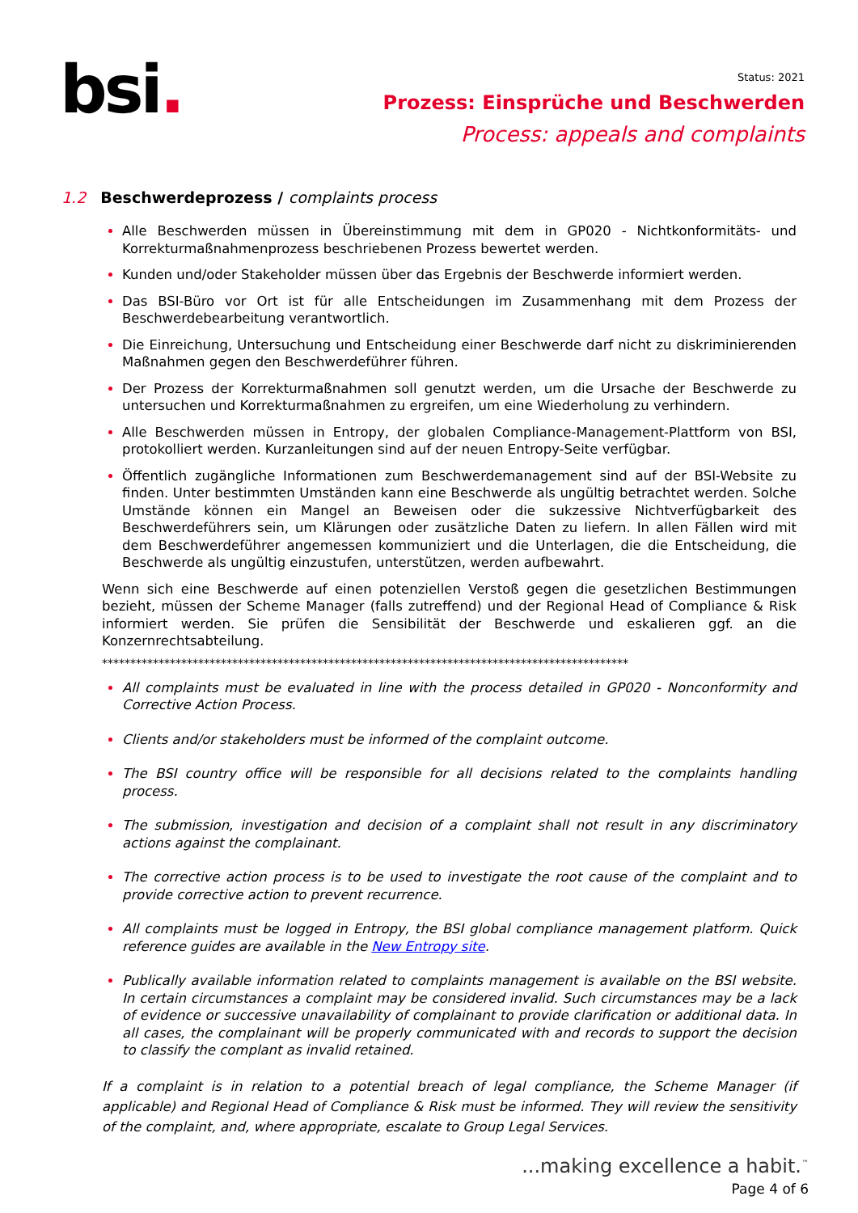bsi.
Status: 2021
Prozess: Einsprüche und Beschwerden
Process: appeals and complaints
1.2 Beschwerdeprozess / complaints process
Alle Beschwerden müssen in Übereinstimmung mit dem in GP020 - Nichtkonformitäts- und Korrekturmaßnahmenprozess beschriebenen Prozess bewertet werden.
Kunden und/oder Stakeholder müssen über das Ergebnis der Beschwerde informiert werden.
Das BSI-Büro vor Ort ist für alle Entscheidungen im Zusammenhang mit dem Prozess der Beschwerdebearbeitung verantwortlich.
Die Einreichung, Untersuchung und Entscheidung einer Beschwerde darf nicht zu diskriminierenden Maßnahmen gegen den Beschwerdeführer führen.
Der Prozess der Korrekturmaßnahmen soll genutzt werden, um die Ursache der Beschwerde zu untersuchen und Korrekturmaßnahmen zu ergreifen, um eine Wiederholung zu verhindern.
Alle Beschwerden müssen in Entropy, der globalen Compliance-Management-Plattform von BSI, protokolliert werden. Kurzanleitungen sind auf der neuen Entropy-Seite verfügbar.
Öffentlich zugängliche Informationen zum Beschwerdemanagement sind auf der BSI-Website zu finden. Unter bestimmten Umständen kann eine Beschwerde als ungültig betrachtet werden. Solche Umstände können ein Mangel an Beweisen oder die sukzessive Nichtverfügbarkeit des Beschwerdeführers sein, um Klärungen oder zusätzliche Daten zu liefern. In allen Fällen wird mit dem Beschwerdeführer angemessen kommuniziert und die Unterlagen, die die Entscheidung, die Beschwerde als ungültig einzustufen, unterstützen, werden aufbewahrt.
Wenn sich eine Beschwerde auf einen potenziellen Verstoß gegen die gesetzlichen Bestimmungen bezieht, müssen der Scheme Manager (falls zutreffend) und der Regional Head of Compliance & Risk informiert werden. Sie prüfen die Sensibilität der Beschwerde und eskalieren ggf. an die Konzernrechtsabteilung.
*********************************************************************************************
All complaints must be evaluated in line with the process detailed in GP020 - Nonconformity and Corrective Action Process.
Clients and/or stakeholders must be informed of the complaint outcome.
The BSI country office will be responsible for all decisions related to the complaints handling process.
The submission, investigation and decision of a complaint shall not result in any discriminatory actions against the complainant.
The corrective action process is to be used to investigate the root cause of the complaint and to provide corrective action to prevent recurrence.
All complaints must be logged in Entropy, the BSI global compliance management platform. Quick reference guides are available in the New Entropy site.
Publically available information related to complaints management is available on the BSI website. In certain circumstances a complaint may be considered invalid. Such circumstances may be a lack of evidence or successive unavailability of complainant to provide clarification or additional data. In all cases, the complainant will be properly communicated with and records to support the decision to classify the complant as invalid retained.
If a complaint is in relation to a potential breach of legal compliance, the Scheme Manager (if applicable) and Regional Head of Compliance & Risk must be informed. They will review the sensitivity of the complaint, and, where appropriate, escalate to Group Legal Services.
...making excellence a habit.<sup>™</sup>
Page 4 of 6